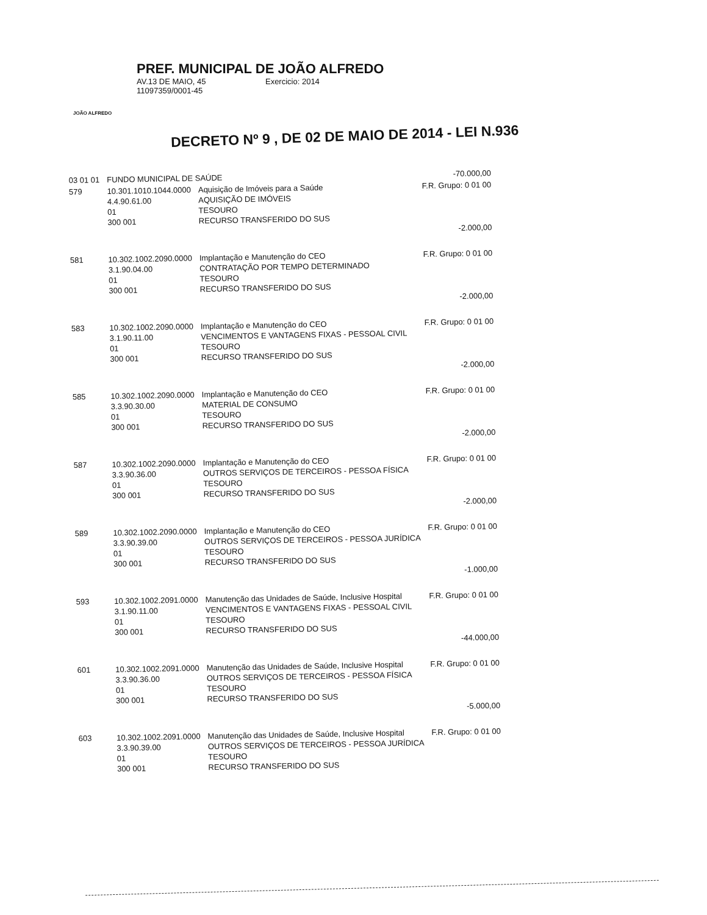JOÃO ALFREDO
PREF. MUNICIPAL DE JOÃO ALFREDO
AV.13 DE MAIO, 45 Exercicio: 2014
11097359/0001-45
DECRETO Nº 9 , DE 02 DE MAIO DE 2014 - LEI N.936
| 03 01 01 | FUNDO MUNICIPAL DE SAÚDE | | -70.000,00 |
| 579 | 10.301.1010.1044.0000 4.4.90.61.00 01 300 001 | Aquisição de Imóveis para a Saúde AQUISIÇÃO DE IMÓVEIS TESOURO RECURSO TRANSFERIDO DO SUS | F.R. Grupo: 0 01 00 |
| | | | -2.000,00 |
| 581 | 10.302.1002.2090.0000 3.1.90.04.00 01 300 001 | Implantação e Manutenção do CEO CONTRATAÇÃO POR TEMPO DETERMINADO TESOURO RECURSO TRANSFERIDO DO SUS | F.R. Grupo: 0 01 00 |
| | | | -2.000,00 |
| 583 | 10.302.1002.2090.0000 3.1.90.11.00 01 300 001 | Implantação e Manutenção do CEO VENCIMENTOS E VANTAGENS FIXAS - PESSOAL CIVIL TESOURO RECURSO TRANSFERIDO DO SUS | F.R. Grupo: 0 01 00 |
| | | | -2.000,00 |
| 585 | 10.302.1002.2090.0000 3.3.90.30.00 01 300 001 | Implantação e Manutenção do CEO MATERIAL DE CONSUMO TESOURO RECURSO TRANSFERIDO DO SUS | F.R. Grupo: 0 01 00 |
| | | | -2.000,00 |
| 587 | 10.302.1002.2090.0000 3.3.90.36.00 01 300 001 | Implantação e Manutenção do CEO OUTROS SERVIÇOS DE TERCEIROS - PESSOA FÍSICA TESOURO RECURSO TRANSFERIDO DO SUS | F.R. Grupo: 0 01 00 |
| | | | -2.000,00 |
| 589 | 10.302.1002.2090.0000 3.3.90.39.00 01 300 001 | Implantação e Manutenção do CEO OUTROS SERVIÇOS DE TERCEIROS - PESSOA JURÍDICA TESOURO RECURSO TRANSFERIDO DO SUS | F.R. Grupo: 0 01 00 |
| | | | -1.000,00 |
| 593 | 10.302.1002.2091.0000 3.1.90.11.00 01 300 001 | Manutenção das Unidades de Saúde, Inclusive Hospital VENCIMENTOS E VANTAGENS FIXAS - PESSOAL CIVIL TESOURO RECURSO TRANSFERIDO DO SUS | F.R. Grupo: 0 01 00 |
| | | | -44.000,00 |
| 601 | 10.302.1002.2091.0000 3.3.90.36.00 01 300 001 | Manutenção das Unidades de Saúde, Inclusive Hospital OUTROS SERVIÇOS DE TERCEIROS - PESSOA FÍSICA TESOURO RECURSO TRANSFERIDO DO SUS | F.R. Grupo: 0 01 00 |
| | | | -5.000,00 |
| 603 | 10.302.1002.2091.0000 3.3.90.39.00 01 300 001 | Manutenção das Unidades de Saúde, Inclusive Hospital OUTROS SERVIÇOS DE TERCEIROS - PESSOA JURÍDICA TESOURO RECURSO TRANSFERIDO DO SUS | F.R. Grupo: 0 01 00 |